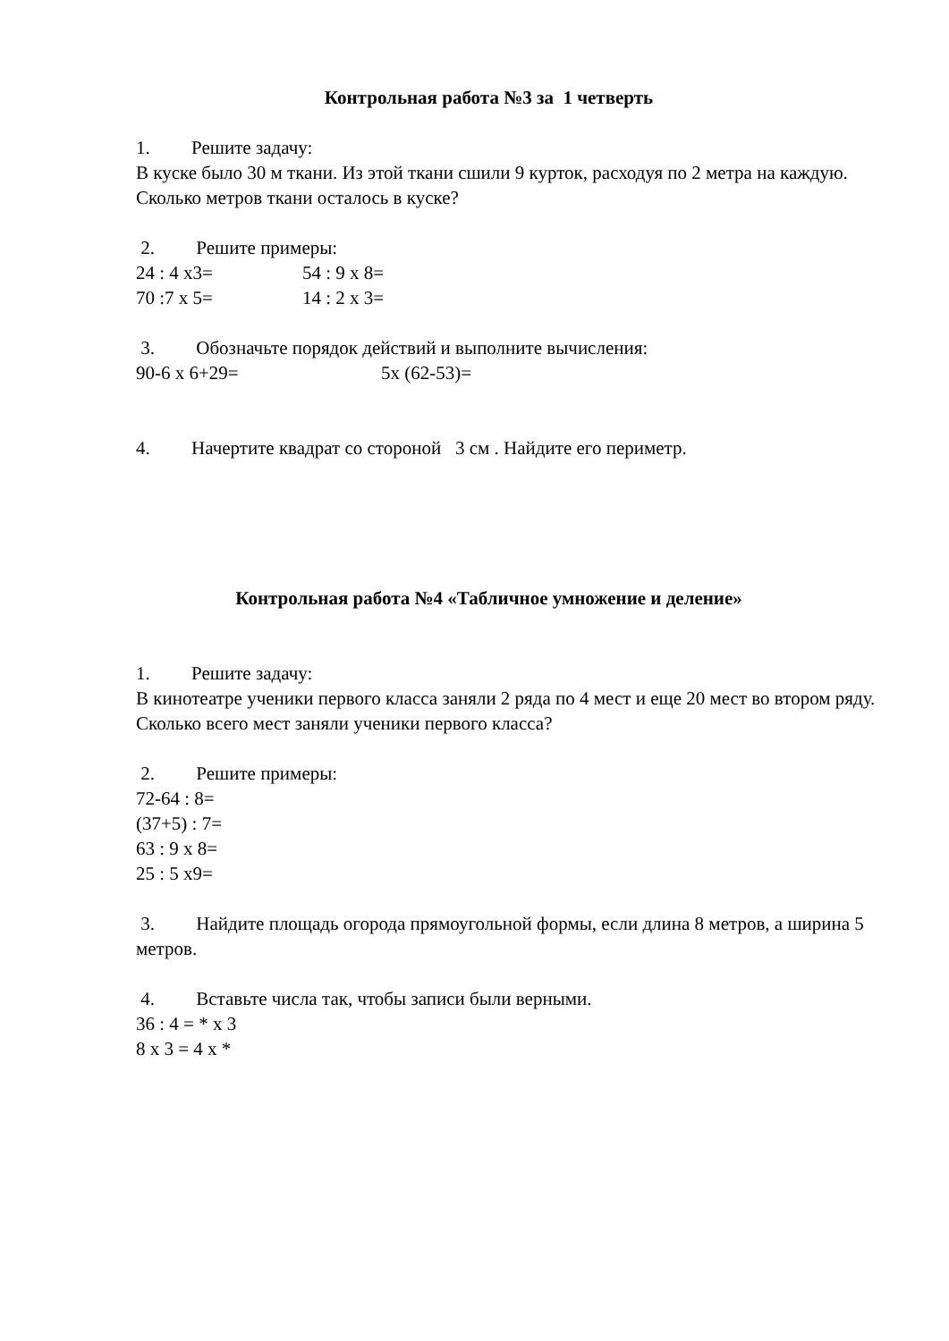Контрольная работа №3 за 1 четверть
1. Решите задачу:
В куске было 30 м ткани. Из этой ткани сшили 9 курток, расходуя по 2 метра на каждую. Сколько метров ткани осталось в куске?
2. Решите примеры:
24 : 4 x3= 54 : 9 x 8=
70 :7 x 5= 14 : 2 x 3=
3. Обозначьте порядок действий и выполните вычисления:
90-6 x 6+29= 5x (62-53)=
4. Начертите квадрат со стороной 3 см . Найдите его периметр.
Контрольная работа №4 «Табличное умножение и деление»
1. Решите задачу:
В кинотеатре ученики первого класса заняли 2 ряда по 4 мест и еще 20 мест во втором ряду. Сколько всего мест заняли ученики первого класса?
2. Решите примеры:
72-64 : 8=
(37+5) : 7=
63 : 9 x 8=
25 : 5 x9=
3. Найдите площадь огорода прямоугольной формы, если длина 8 метров, а ширина 5 метров.
4. Вставьте числа так, чтобы записи были верными.
36 : 4 = * x 3
8 x 3 = 4 x *